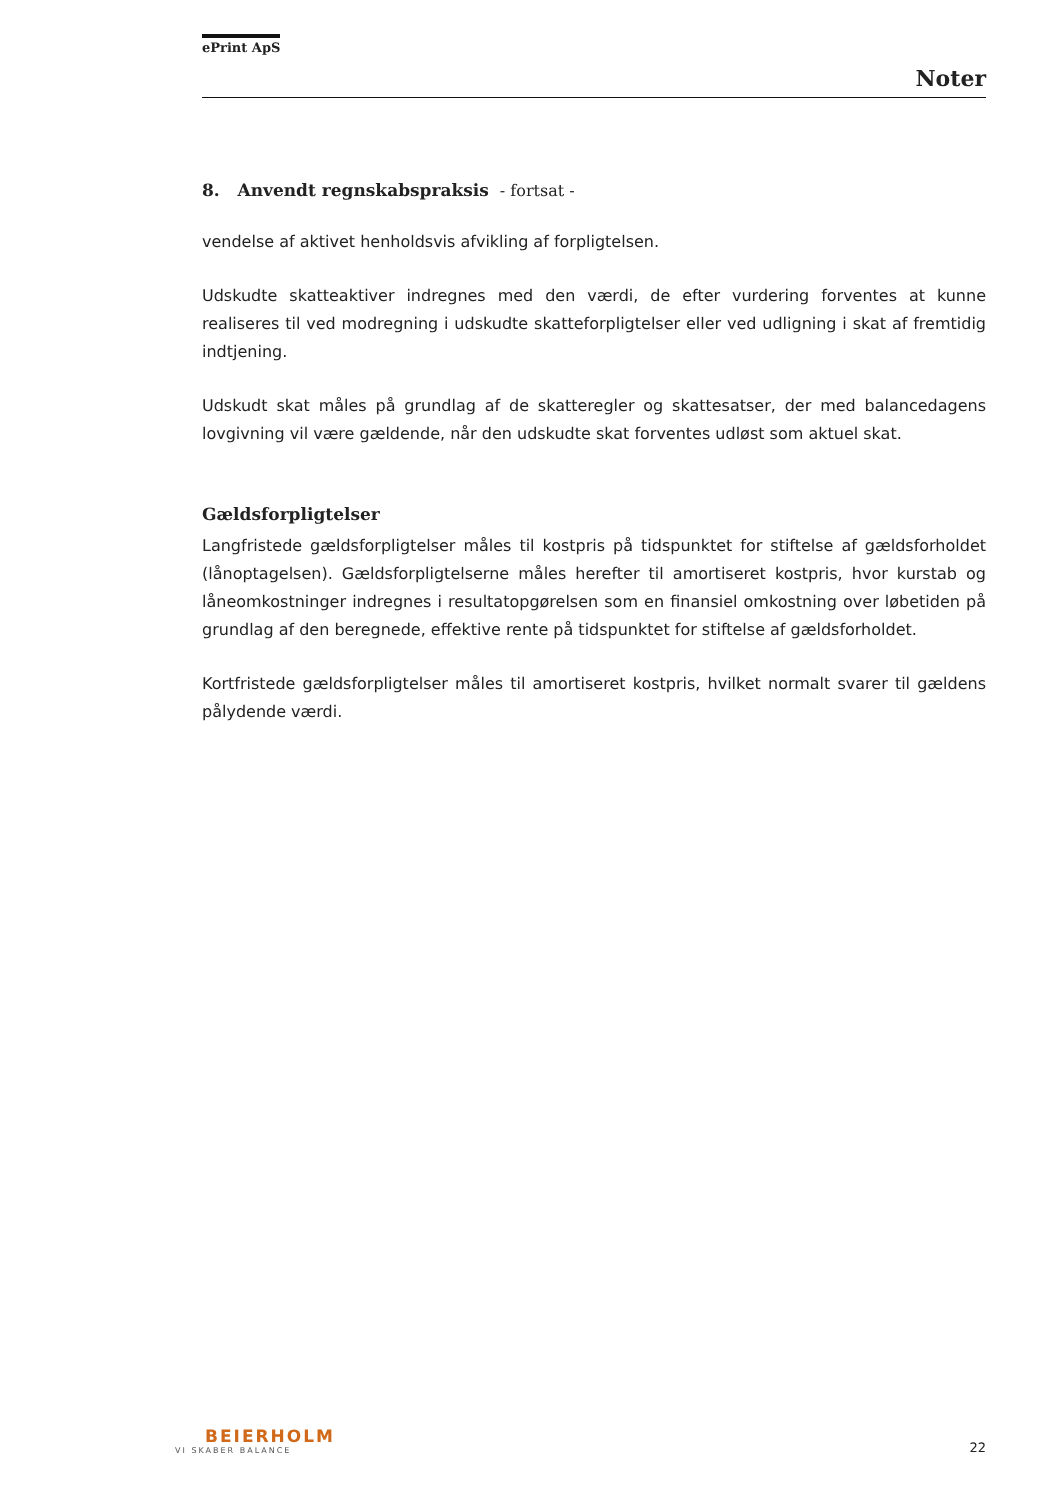ePrint ApS
Noter
8. Anvendt regnskabspraksis - fortsat -
vendelse af aktivet henholdsvis afvikling af forpligtelsen.
Udskudte skatteaktiver indregnes med den værdi, de efter vurdering forventes at kunne realiseres til ved modregning i udskudte skatteforpligtelser eller ved udligning i skat af fremtidig indtjening.
Udskudt skat måles på grundlag af de skatteregler og skattesatser, der med balancedagens lovgivning vil være gældende, når den udskudte skat forventes udløst som aktuel skat.
Gældsforpligtelser
Langfristede gældsforpligtelser måles til kostpris på tidspunktet for stiftelse af gældsforholdet (lånoptagelsen). Gældsforpligtelserne måles herefter til amortiseret kostpris, hvor kurstab og låneomkostninger indregnes i resultatopgørelsen som en finansiel omkostning over løbetiden på grundlag af den beregnede, effektive rente på tidspunktet for stiftelse af gældsforholdet.
Kortfristede gældsforpligtelser måles til amortiseret kostpris, hvilket normalt svarer til gældens pålydende værdi.
BEIERHOLM
VI SKABER BALANCE
22